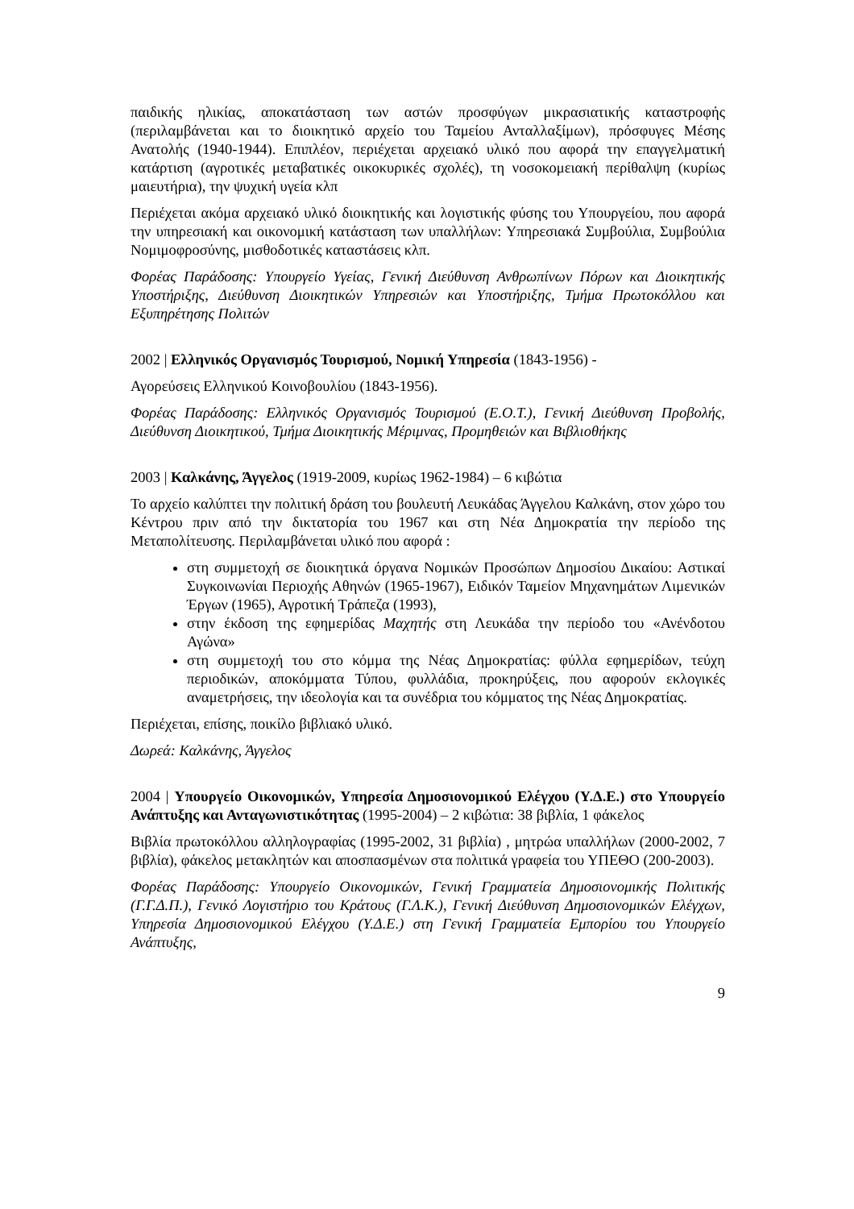παιδικής ηλικίας, αποκατάσταση των αστών προσφύγων μικρασιατικής καταστροφής (περιλαμβάνεται και το διοικητικό αρχείο του Ταμείου Ανταλλαξίμων), πρόσφυγες Μέσης Ανατολής (1940-1944). Επιπλέον, περιέχεται αρχειακό υλικό που αφορά την επαγγελματική κατάρτιση (αγροτικές μεταβατικές οικοκυρικές σχολές), τη νοσοκομειακή περίθαλψη (κυρίως μαιευτήρια), την ψυχική υγεία κλπ
Περιέχεται ακόμα αρχειακό υλικό διοικητικής και λογιστικής φύσης του Υπουργείου, που αφορά την υπηρεσιακή και οικονομική κατάσταση των υπαλλήλων: Υπηρεσιακά Συμβούλια, Συμβούλια Νομιμοφροσύνης, μισθοδοτικές καταστάσεις κλπ.
Φορέας Παράδοσης: Υπουργείο Υγείας, Γενική Διεύθυνση Ανθρωπίνων Πόρων και Διοικητικής Υποστήριξης, Διεύθυνση Διοικητικών Υπηρεσιών και Υποστήριξης, Τμήμα Πρωτοκόλλου και Εξυπηρέτησης Πολιτών
2002 | Ελληνικός Οργανισμός Τουρισμού, Νομική Υπηρεσία (1843-1956) -
Αγορεύσεις Ελληνικού Κοινοβουλίου (1843-1956).
Φορέας Παράδοσης: Ελληνικός Οργανισμός Τουρισμού (Ε.Ο.Τ.), Γενική Διεύθυνση Προβολής, Διεύθυνση Διοικητικού, Τμήμα Διοικητικής Μέριμνας, Προμηθειών και Βιβλιοθήκης
2003 | Καλκάνης, Άγγελος (1919-2009, κυρίως 1962-1984) – 6 κιβώτια
Το αρχείο καλύπτει την πολιτική δράση του βουλευτή Λευκάδας Άγγελου Καλκάνη, στον χώρο του Κέντρου πριν από την δικτατορία του 1967 και στη Νέα Δημοκρατία την περίοδο της Μεταπολίτευσης. Περιλαμβάνεται υλικό που αφορά :
στη συμμετοχή σε διοικητικά όργανα Νομικών Προσώπων Δημοσίου Δικαίου: Αστικαί Συγκοινωνίαι Περιοχής Αθηνών (1965-1967), Ειδικόν Ταμείον Μηχανημάτων Λιμενικών Έργων (1965), Αγροτική Τράπεζα (1993),
στην έκδοση της εφημερίδας Μαχητής στη Λευκάδα την περίοδο του «Ανένδοτου Αγώνα»
στη συμμετοχή του στο κόμμα της Νέας Δημοκρατίας: φύλλα εφημερίδων, τεύχη περιοδικών, αποκόμματα Τύπου, φυλλάδια, προκηρύξεις, που αφορούν εκλογικές αναμετρήσεις, την ιδεολογία και τα συνέδρια του κόμματος της Νέας Δημοκρατίας.
Περιέχεται, επίσης, ποικίλο βιβλιακό υλικό.
Δωρεά: Καλκάνης, Άγγελος
2004 | Υπουργείο Οικονομικών, Υπηρεσία Δημοσιονομικού Ελέγχου (Υ.Δ.Ε.) στο Υπουργείο Ανάπτυξης και Ανταγωνιστικότητας (1995-2004) – 2 κιβώτια: 38 βιβλία, 1 φάκελος
Βιβλία πρωτοκόλλου αλληλογραφίας (1995-2002, 31 βιβλία) , μητρώα υπαλλήλων (2000-2002, 7 βιβλία), φάκελος μετακλητών και αποσπασμένων στα πολιτικά γραφεία του ΥΠΕΘΟ (200-2003).
Φορέας Παράδοσης: Υπουργείο Οικονομικών, Γενική Γραμματεία Δημοσιονομικής Πολιτικής (Γ.Γ.Δ.Π.), Γενικό Λογιστήριο του Κράτους (Γ.Λ.Κ.), Γενική Διεύθυνση Δημοσιονομικών Ελέγχων, Υπηρεσία Δημοσιονομικού Ελέγχου (Υ.Δ.Ε.) στη Γενική Γραμματεία Εμπορίου του Υπουργείο Ανάπτυξης,
9